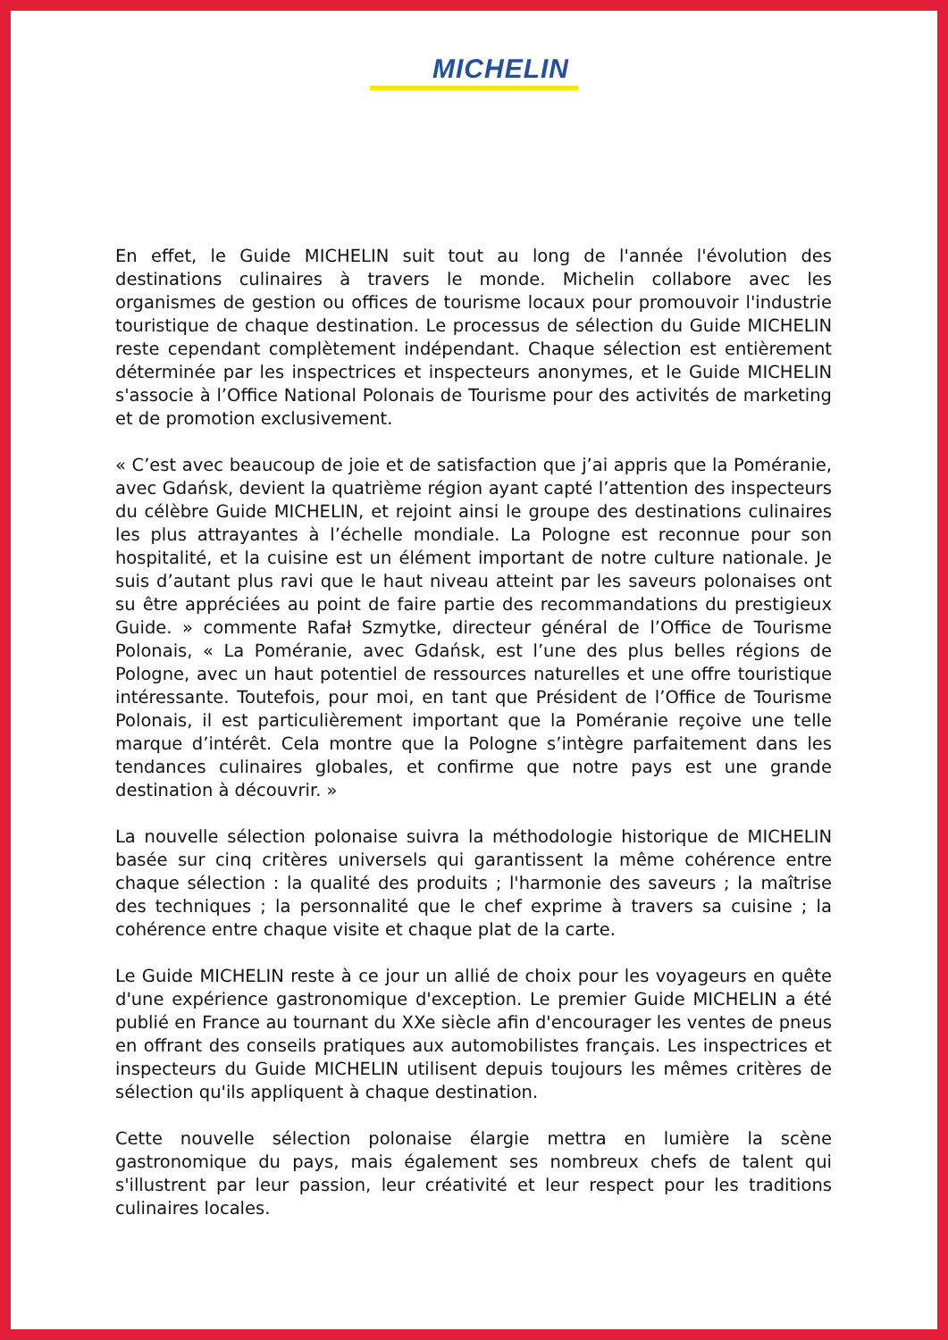MICHELIN
En effet, le Guide MICHELIN suit tout au long de l'année l'évolution des destinations culinaires à travers le monde. Michelin collabore avec les organismes de gestion ou offices de tourisme locaux pour promouvoir l'industrie touristique de chaque destination. Le processus de sélection du Guide MICHELIN reste cependant complètement indépendant. Chaque sélection est entièrement déterminée par les inspectrices et inspecteurs anonymes, et le Guide MICHELIN s'associe à l’Office National Polonais de Tourisme pour des activités de marketing et de promotion exclusivement.
« C’est avec beaucoup de joie et de satisfaction que j’ai appris que la Poméranie, avec Gdańsk, devient la quatrième région ayant capté l’attention des inspecteurs du célèbre Guide MICHELIN, et rejoint ainsi le groupe des destinations culinaires les plus attrayantes à l’échelle mondiale. La Pologne est reconnue pour son hospitalité, et la cuisine est un élément important de notre culture nationale. Je suis d’autant plus ravi que le haut niveau atteint par les saveurs polonaises ont su être appréciées au point de faire partie des recommandations du prestigieux Guide. » commente Rafał Szmytke, directeur général de l’Office de Tourisme Polonais, « La Poméranie, avec Gdańsk, est l’une des plus belles régions de Pologne, avec un haut potentiel de ressources naturelles et une offre touristique intéressante. Toutefois, pour moi, en tant que Président de l’Office de Tourisme Polonais, il est particulièrement important que la Poméranie reçoive une telle marque d’intérêt. Cela montre que la Pologne s’intègre parfaitement dans les tendances culinaires globales, et confirme que notre pays est une grande destination à découvrir. »
La nouvelle sélection polonaise suivra la méthodologie historique de MICHELIN basée sur cinq critères universels qui garantissent la même cohérence entre chaque sélection : la qualité des produits ; l'harmonie des saveurs ; la maîtrise des techniques ; la personnalité que le chef exprime à travers sa cuisine ; la cohérence entre chaque visite et chaque plat de la carte.
Le Guide MICHELIN reste à ce jour un allié de choix pour les voyageurs en quête d'une expérience gastronomique d'exception. Le premier Guide MICHELIN a été publié en France au tournant du XXe siècle afin d'encourager les ventes de pneus en offrant des conseils pratiques aux automobilistes français. Les inspectrices et inspecteurs du Guide MICHELIN utilisent depuis toujours les mêmes critères de sélection qu'ils appliquent à chaque destination.
Cette nouvelle sélection polonaise élargie mettra en lumière la scène gastronomique du pays, mais également ses nombreux chefs de talent qui s'illustrent par leur passion, leur créativité et leur respect pour les traditions culinaires locales.